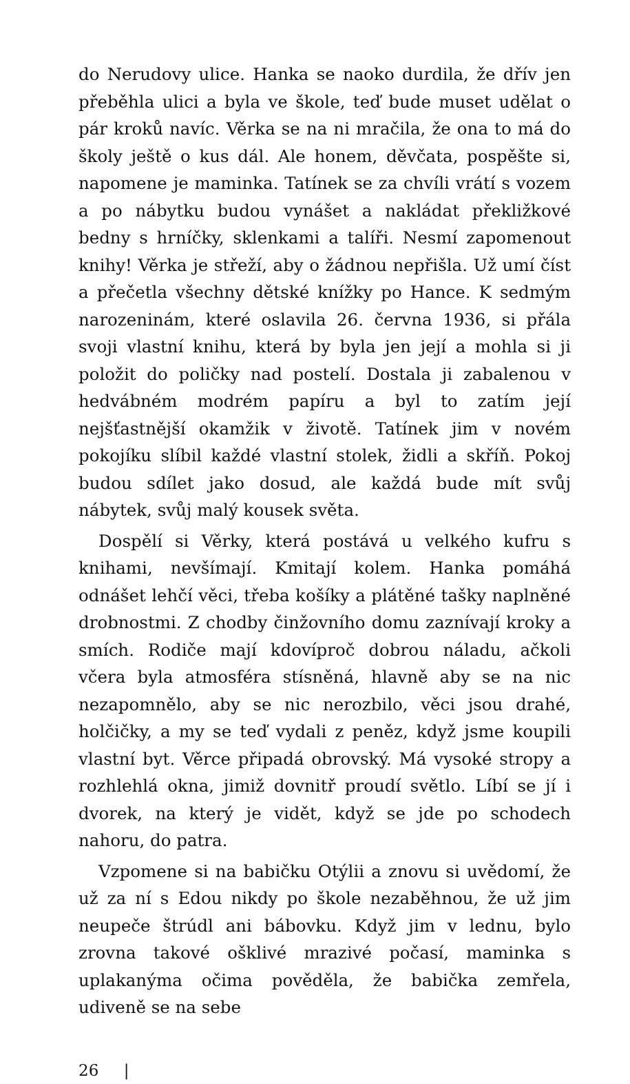do Nerudovy ulice. Hanka se naoko durdila, že dřív jen přeběhla ulici a byla ve škole, teď bude muset udělat o pár kroků navíc. Věrka se na ni mračila, že ona to má do školy ještě o kus dál. Ale honem, děvčata, pospěšte si, napomene je maminka. Tatínek se za chvíli vrátí s vozem a po nábytku budou vynášet a nakládat překližkové bedny s hrníčky, sklenkami a talíři. Nesmí zapomenout knihy! Věrka je střeží, aby o žádnou nepřišla. Už umí číst a přečetla všechny dětské knížky po Hance. K sedmým narozeninám, které oslavila 26. června 1936, si přála svoji vlastní knihu, která by byla jen její a mohla si ji položit do poličky nad postelí. Dostala ji zabalenou v hedvábném modrém papíru a byl to zatím její nejšťastnější okamžik v životě. Tatínek jim v novém pokojíku slíbil každé vlastní stolek, židli a skříň. Pokoj budou sdílet jako dosud, ale každá bude mít svůj nábytek, svůj malý kousek světa.
Dospělí si Věrky, která postává u velkého kufru s knihami, nevšímají. Kmitají kolem. Hanka pomáhá odnášet lehčí věci, třeba košíky a plátěné tašky naplněné drobnostmi. Z chodby činžovního domu zaznívají kroky a smích. Rodiče mají kdovíproč dobrou náladu, ačkoli včera byla atmosféra stísněná, hlavně aby se na nic nezapomnělo, aby se nic nerozbilo, věci jsou drahé, holčičky, a my se teď vydali z peněz, když jsme koupili vlastní byt. Věrce připadá obrovský. Má vysoké stropy a rozhlehlá okna, jimiž dovnitř proudí světlo. Líbí se jí i dvorek, na který je vidět, když se jde po schodech nahoru, do patra.
Vzpomene si na babičku Otýlii a znovu si uvědomí, že už za ní s Edou nikdy po škole nezaběhnou, že už jim neupeče štrúdl ani bábovku. Když jim v lednu, bylo zrovna takové ošklivé mrazivé počasí, maminka s uplakanýma očima pověděla, že babička zemřela, udiveně se na sebe
26 |